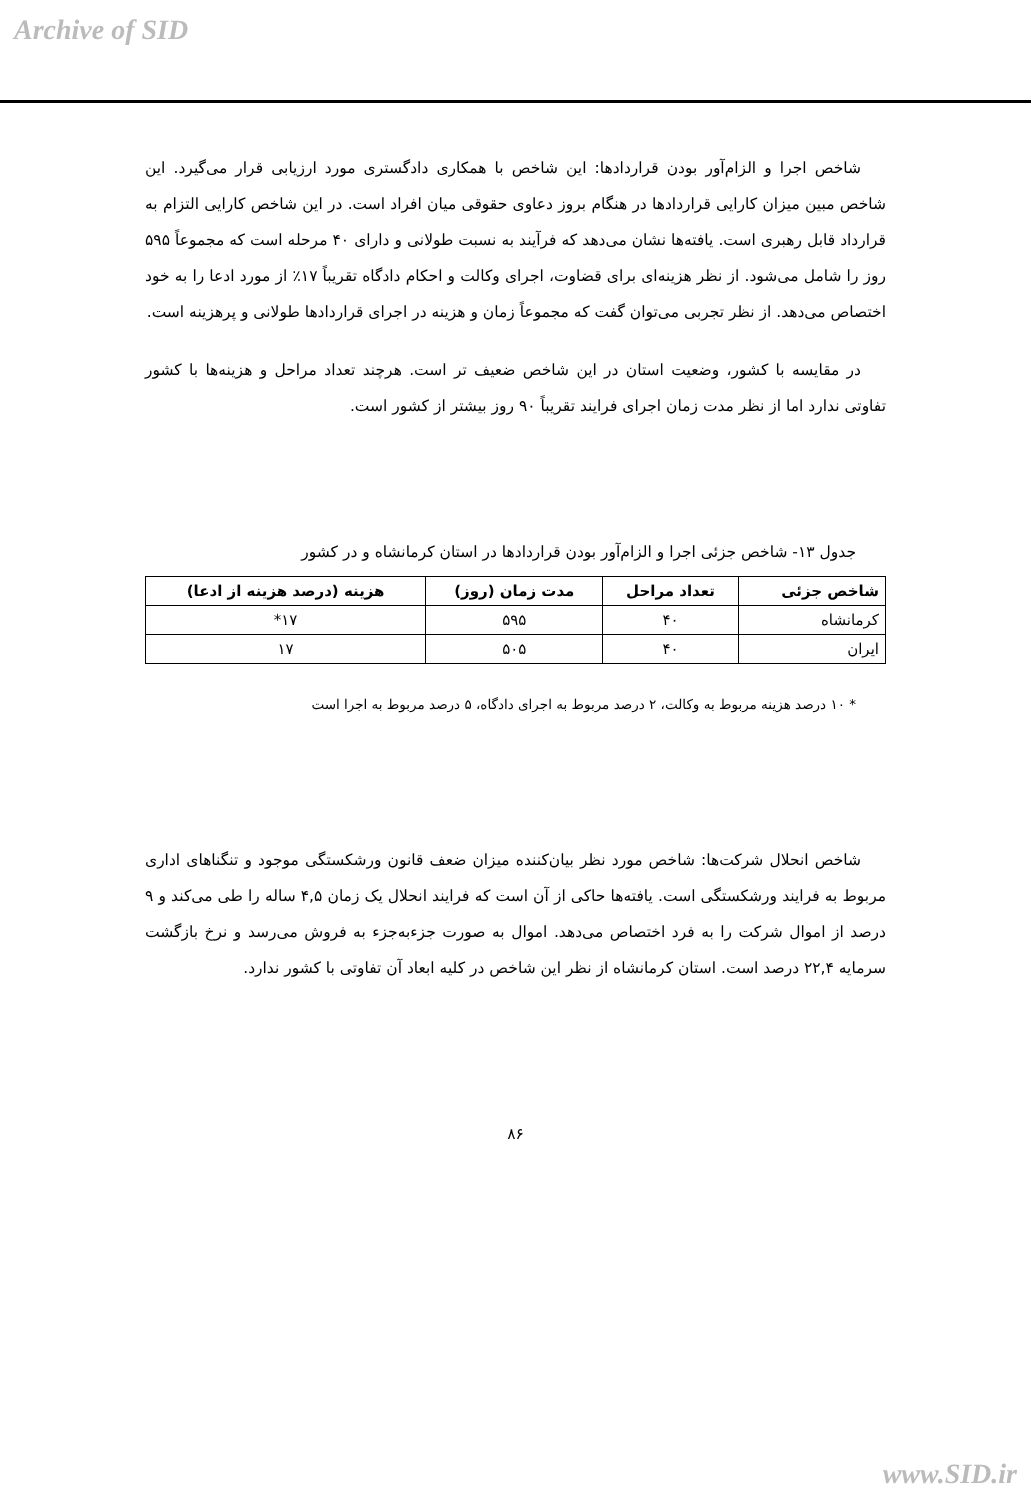Archive of SID
شاخص اجرا و الزام‌آور بودن قراردادها: این شاخص با همکاری دادگستری مورد ارزیابی قرار می‌گیرد. این شاخص مبین میزان کارایی قراردادها در هنگام بروز دعاوی حقوقی میان افراد است. در این شاخص کارایی التزام به قرارداد قابل رهبری است. یافته‌ها نشان می‌دهد که فرآیند به نسبت طولانی و دارای ۴۰ مرحله است که مجموعاً ۵۹۵ روز را شامل می‌شود. از نظر هزینه‌ای برای قضاوت، اجرای وکالت و احکام دادگاه تقریباً ۱۷٪ از مورد ادعا را به خود اختصاص می‌دهد. از نظر تجربی می‌توان گفت که مجموعاً زمان و هزینه در اجرای قراردادها طولانی و پرهزینه است.
در مقایسه با کشور، وضعیت استان در این شاخص ضعیف تر است. هرچند تعداد مراحل و هزینه‌ها با کشور تفاوتی ندارد اما از نظر مدت زمان اجرای فرایند تقریباً ۹۰ روز بیشتر از کشور است.
جدول ۱۳- شاخص جزئی اجرا و الزام‌آور بودن قراردادها در استان کرمانشاه و در کشور
| شاخص جزئی | تعداد مراحل | مدت زمان (روز) | هزینه (درصد هزینه از ادعا) |
| --- | --- | --- | --- |
| کرمانشاه | ۴۰ | ۵۹۵ | ۱۷* |
| ایران | ۴۰ | ۵۰۵ | ۱۷ |
* ۱۰ درصد هزینه مربوط به وکالت، ۲ درصد مربوط به اجرای دادگاه، ۵ درصد مربوط به اجرا است
شاخص انحلال شرکت‌ها: شاخص مورد نظر بیان‌کننده میزان ضعف قانون ورشکستگی موجود و تنگناهای اداری مربوط به فرایند ورشکستگی است. یافته‌ها حاکی از آن است که فرایند انحلال یک زمان ۴,۵ ساله را طی می‌کند و ۹ درصد از اموال شرکت را به فرد اختصاص می‌دهد. اموال به صورت جزءبه‌جزء به فروش می‌رسد و نرخ بازگشت سرمایه ۲۲,۴ درصد است. استان کرمانشاه از نظر این شاخص در کلیه ابعاد آن تفاوتی با کشور ندارد.
۸۶
www.SID.ir